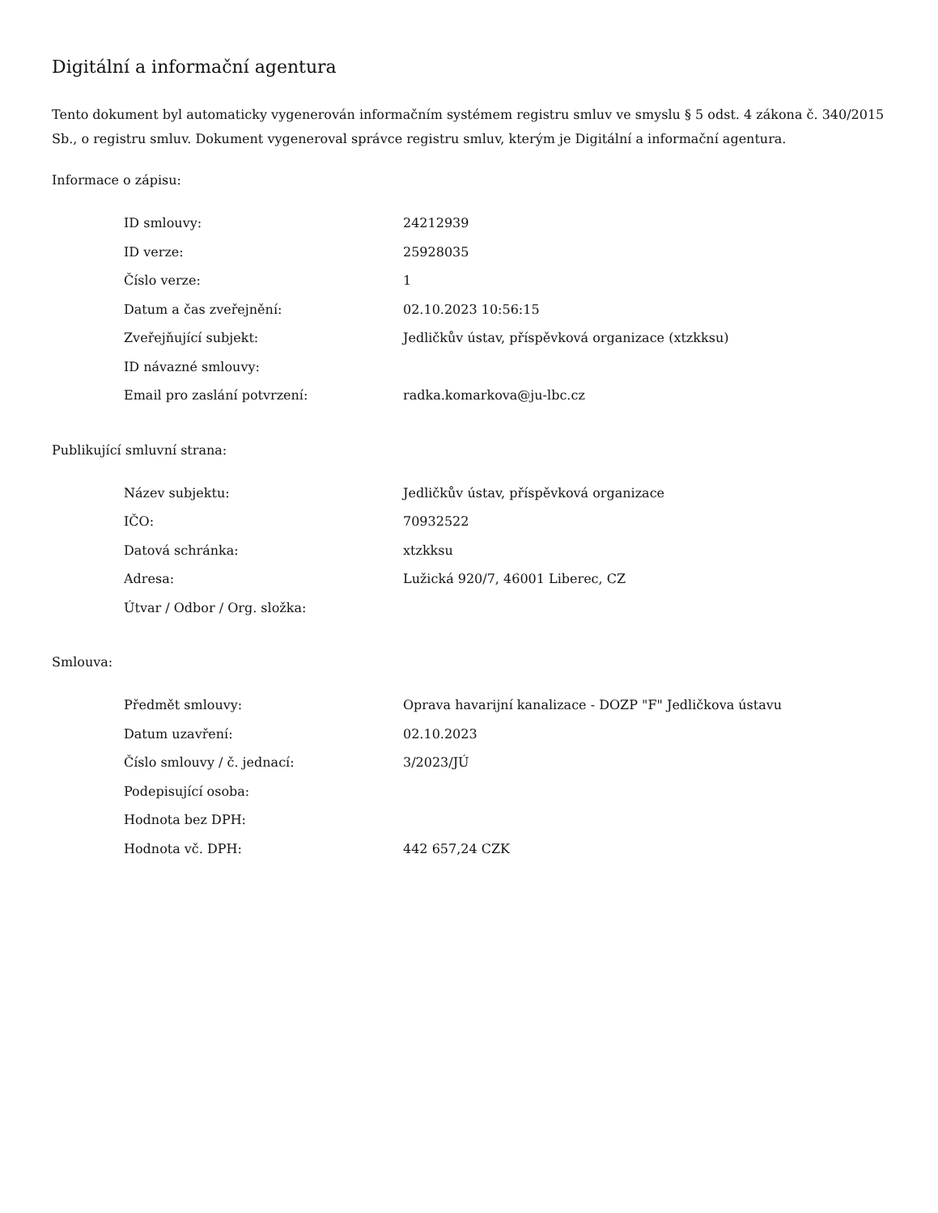Digitální a informační agentura
Tento dokument byl automaticky vygenerován informačním systémem registru smluv ve smyslu § 5 odst. 4 zákona č. 340/2015 Sb., o registru smluv. Dokument vygeneroval správce registru smluv, kterým je Digitální a informační agentura.
Informace o zápisu:
| ID smlouvy: | 24212939 |
| ID verze: | 25928035 |
| Číslo verze: | 1 |
| Datum a čas zveřejnění: | 02.10.2023 10:56:15 |
| Zveřejňující subjekt: | Jedličkův ústav, příspěvková organizace (xtzkksu) |
| ID návazné smlouvy: | |
| Email pro zaslání potvrzení: | radka.komarkova@ju-lbc.cz |
Publikující smluvní strana:
| Název subjektu: | Jedličkův ústav, příspěvková organizace |
| IČO: | 70932522 |
| Datová schránka: | xtzkksu |
| Adresa: | Lužická 920/7, 46001 Liberec, CZ |
| Útvar / Odbor / Org. složka: | |
Smlouva:
| Předmět smlouvy: | Oprava havarijní kanalizace - DOZP "F" Jedličkova ústavu |
| Datum uzavření: | 02.10.2023 |
| Číslo smlouvy / č. jednací: | 3/2023/JÚ |
| Podepisující osoba: | |
| Hodnota bez DPH: | |
| Hodnota vč. DPH: | 442 657,24 CZK |